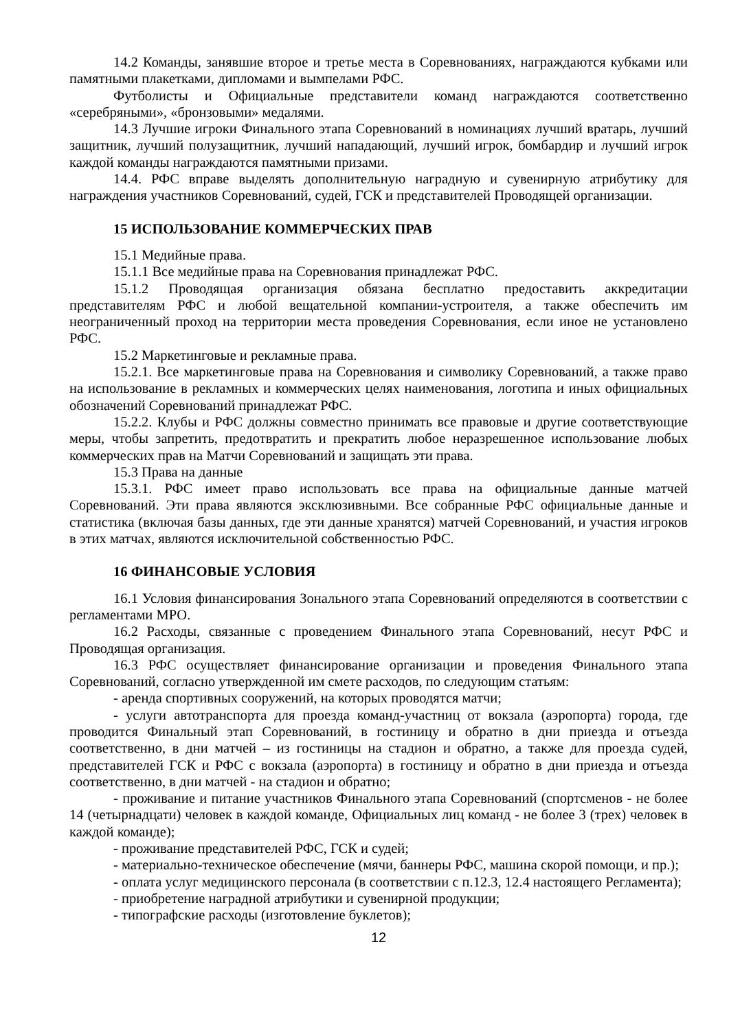14.2 Команды, занявшие второе и третье места в Соревнованиях, награждаются кубками или памятными плакетками, дипломами и вымпелами РФС.
Футболисты и Официальные представители команд награждаются соответственно «серебряными», «бронзовыми» медалями.
14.3 Лучшие игроки Финального этапа Соревнований в номинациях лучший вратарь, лучший защитник, лучший полузащитник, лучший нападающий, лучший игрок, бомбардир и лучший игрок каждой команды награждаются памятными призами.
14.4. РФС вправе выделять дополнительную наградную и сувенирную атрибутику для награждения участников Соревнований, судей, ГСК и представителей Проводящей организации.
15 ИСПОЛЬЗОВАНИЕ КОММЕРЧЕСКИХ ПРАВ
15.1 Медийные права.
15.1.1 Все медийные права на Соревнования принадлежат РФС.
15.1.2 Проводящая организация обязана бесплатно предоставить аккредитации представителям РФС и любой вещательной компании-устроителя, а также обеспечить им неограниченный проход на территории места проведения Соревнования, если иное не установлено РФС.
15.2 Маркетинговые и рекламные права.
15.2.1. Все маркетинговые права на Соревнования и символику Соревнований, а также право на использование в рекламных и коммерческих целях наименования, логотипа и иных официальных обозначений Соревнований принадлежат РФС.
15.2.2. Клубы и РФС должны совместно принимать все правовые и другие соответствующие меры, чтобы запретить, предотвратить и прекратить любое неразрешенное использование любых коммерческих прав на Матчи Соревнований и защищать эти права.
15.3 Права на данные
15.3.1. РФС имеет право использовать все права на официальные данные матчей Соревнований. Эти права являются эксклюзивными. Все собранные РФС официальные данные и статистика (включая базы данных, где эти данные хранятся) матчей Соревнований, и участия игроков в этих матчах, являются исключительной собственностью РФС.
16 ФИНАНСОВЫЕ УСЛОВИЯ
16.1 Условия финансирования Зонального этапа Соревнований определяются в соответствии с регламентами МРО.
16.2 Расходы, связанные с проведением Финального этапа Соревнований, несут РФС и Проводящая организация.
16.3 РФС осуществляет финансирование организации и проведения Финального этапа Соревнований, согласно утвержденной им смете расходов, по следующим статьям:
- аренда спортивных сооружений, на которых проводятся матчи;
- услуги автотранспорта для проезда команд-участниц от вокзала (аэропорта) города, где проводится Финальный этап Соревнований, в гостиницу и обратно в дни приезда и отъезда соответственно, в дни матчей – из гостиницы на стадион и обратно, а также для проезда судей, представителей ГСК и РФС с вокзала (аэропорта) в гостиницу и обратно в дни приезда и отъезда соответственно, в дни матчей - на стадион и обратно;
- проживание и питание участников Финального этапа Соревнований (спортсменов - не более 14 (четырнадцати) человек в каждой команде, Официальных лиц команд - не более 3 (трех) человек в каждой команде);
- проживание представителей РФС, ГСК и судей;
- материально-техническое обеспечение (мячи, баннеры РФС, машина скорой помощи, и пр.);
- оплата услуг медицинского персонала (в соответствии с п.12.3, 12.4 настоящего Регламента);
- приобретение наградной атрибутики и сувенирной продукции;
- типографские расходы (изготовление буклетов);
12